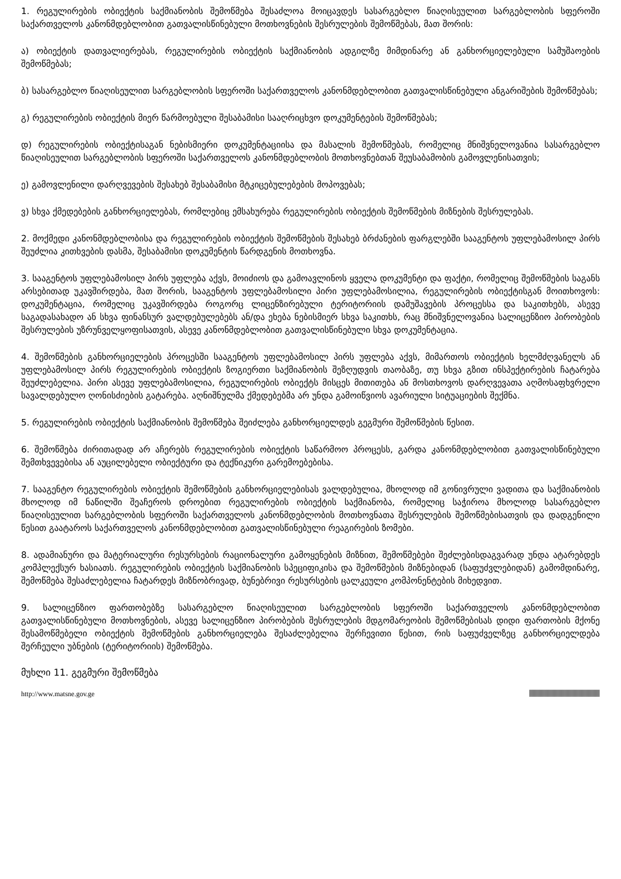1. რეგულირების ობიექტის საქმიანობის შემოწმება შესაძლოა მოიცავდეს სასარგებლო წიაღისეულით სარგებლობის სფეროში საქართველოს კანონმდებლობით გათვალისწინებული მოთხოვნების შესრულების შემოწმებას, მათ შორის:
ა) ობიექტის დათვალიერებას, რეგულირების ობიექტის საქმიანობის ადგილზე მიმდინარე ან განხორციელებული სამუშაოების შემოწმებას;
ბ) სასარგებლო წიაღისეულით სარგებლობის სფეროში საქართველოს კანონმდებლობით გათვალისწინებული ანგარიშების შემოწმებას;
გ) რეგულირების ობიექტის მიერ წარმოებული შესაბამისი სააღრიცხვო დოკუმენტების შემოწმებას;
დ) რეგულირების ობიექტისაგან ნებისმიერი დოკუმენტაციისა და მასალის შემოწმებას, რომელიც მნიშვნელოვანია სასარგებლო წიაღისეულით სარგებლობის სფეროში საქართველოს კანონმდებლობის მოთხოვნებთან შეუსაბამობის გამოვლენისათვის;
ე) გამოვლენილი დარღვევების შესახებ შესაბამისი მტკიცებულებების მოპოვებას;
ვ) სხვა ქმედებების განხორციელებას, რომლებიც ემსახურება რეგულირების ობიექტის შემოწმების მიზნების შესრულებას.
2. მოქმედი კანონმდებლობისა და რეგულირების ობიექტის შემოწმების შესახებ ბრძანების ფარგლებში სააგენტოს უფლებამოსილ პირს შეუძლია კითხვების დასმა, შესაბამისი დოკუმენტის წარდგენის მოთხოვნა.
3. სააგენტოს უფლებამოსილ პირს უფლება აქვს, მოიძიოს და გამოავლინოს ყველა დოკუმენტი და ფაქტი, რომელიც შემოწმების საგანს არსებითად უკავშირდება, მათ შორის, სააგენტოს უფლებამოსილი პირი უფლებამოსილია, რეგულირების ობიექტისგან მოითხოვოს: დოკუმენტაცია, რომელიც უკავშირდება როგორც ლიცენზირებული ტერიტორიის დამუშავების პროცესსა და საკითხებს, ასევე საგადასახადო ან სხვა ფინანსურ ვალდებულებებს ან/და ეხება ნებისმიერ სხვა საკითხს, რაც მნიშვნელოვანია სალიცენზიო პირობების შესრულების უზრუნველყოფისათვის, ასევე კანონმდებლობით გათვალისწინებული სხვა დოკუმენტაცია.
4. შემოწმების განხორციელების პროცესში სააგენტოს უფლებამოსილ პირს უფლება აქვს, მიმართოს ობიექტის ხელმძღვანელს ან უფლებამოსილ პირს რეგულირების ობიექტის ზოგიერთი საქმიანობის შეზღუდვის თაობაზე, თუ სხვა გზით ინსპექტირების ჩატარება შეუძლებელია. პირი ასევე უფლებამოსილია, რეგულირების ობიექტს მისცეს მითითება ან მოსთხოვოს დარღვევათა აღმოსაფხვრელი სავალდებულო ღონისძიების გატარება. აღნიშნულმა ქმედებებმა არ უნდა გამოიწვიოს ავარიული სიტუაციების შექმნა.
5. რეგულირების ობიექტის საქმიანობის შემოწმება შეიძლება განხორციელდეს გეგმური შემოწმების წესით.
6. შემოწმება ძირითადად არ აჩერებს რეგულირების ობიექტის საწარმოო პროცესს, გარდა კანონმდებლობით გათვალისწინებული შემთხვევებისა ან აუცილებელი ობიექტური და ტექნიკური გარემოებებისა.
7. სააგენტო რეგულირების ობიექტის შემოწმების განხორციელებისას ვალდებულია, მხოლოდ იმ გონივრული ვადითა და საქმიანობის მხოლოდ იმ ნაწილში შეაჩეროს დროებით რეგულირების ობიექტის საქმიანობა, რომელიც საჭიროა მხოლოდ სასარგებლო წიაღისეულით სარგებლობის სფეროში საქართველოს კანონმდებლობის მოთხოვნათა შესრულების შემოწმებისათვის და დადგენილი წესით გაატაროს საქართველოს კანონმდებლობით გათვალისწინებული რეაგირების ზომები.
8. ადამიანური და მატერიალური რესურსების რაციონალური გამოყენების მიზნით, შემოწმებები შეძლებისდაგვარად უნდა ატარებდეს კომპლექსურ ხასიათს. რეგულირების ობიექტის საქმიანობის სპეციფიკისა და შემოწმების მიზნებიდან (საფუძვლებიდან) გამომდინარე, შემოწმება შესაძლებელია ჩატარდეს მიზნობრივად, ბუნებრივი რესურსების ცალკეული კომპონენტების მიხედვით.
9. სალიცენზიო ფართობებზე სასარგებლო წიაღისეულით სარგებლობის სფეროში საქართველოს კანონმდებლობით გათვალისწინებული მოთხოვნების, ასევე სალიცენზიო პირობების შესრულების მდგომარეობის შემოწმებისას დიდი ფართობის მქონე შესამოწმებელი ობიექტის შემოწმების განხორციელება შესაძლებელია შერჩევითი წესით, რის საფუძველზეც განხორციელდება შერჩეული უბნების (ტერიტორიის) შემოწმება.
მუხლი 11. გეგმური შემოწმება
http://www.matsne.gov.ge